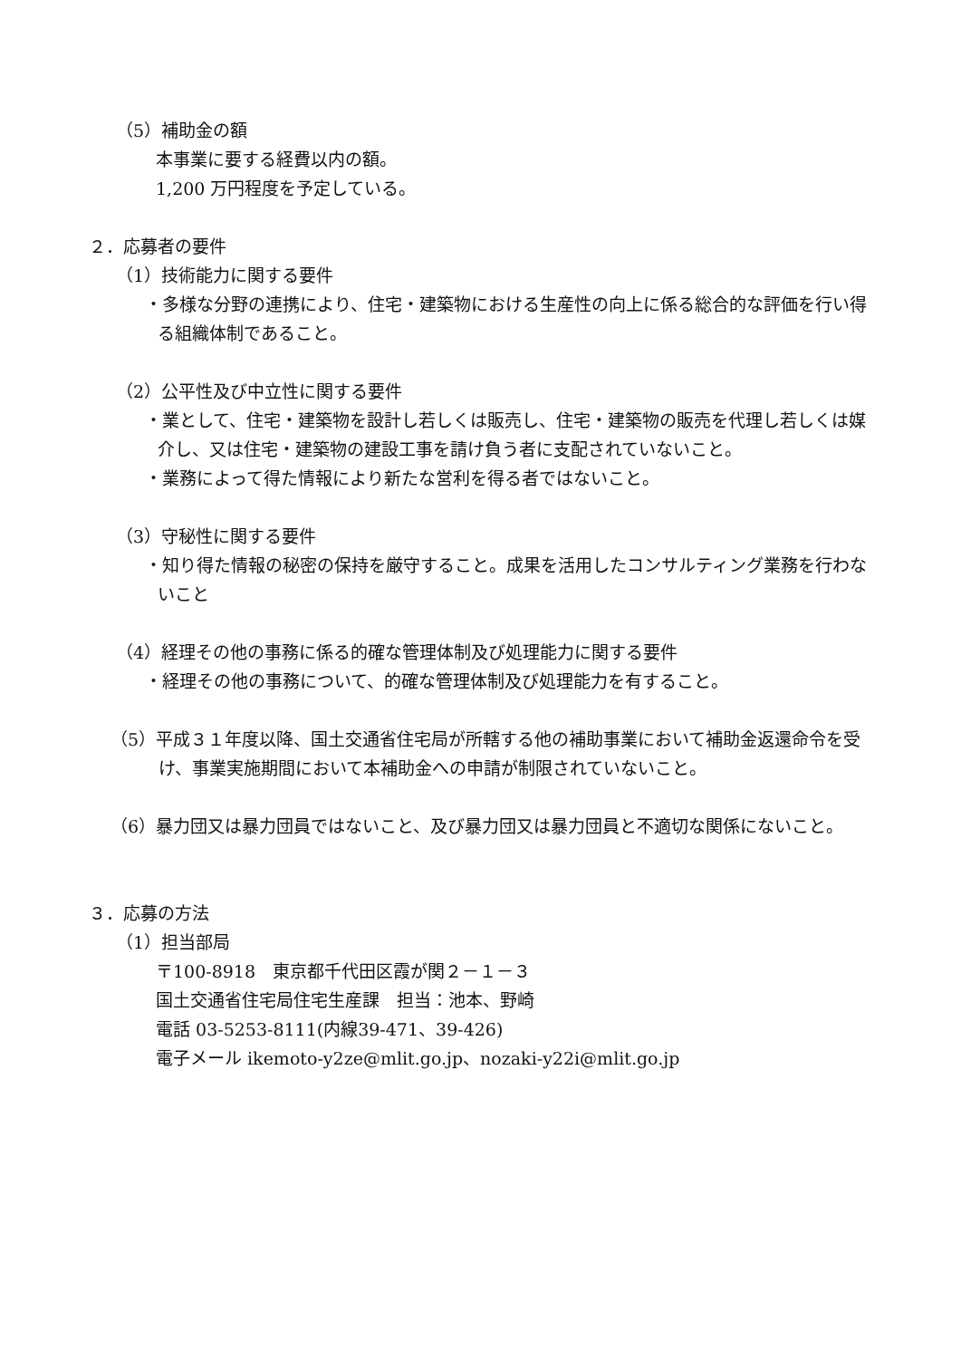（5）補助金の額
本事業に要する経費以内の額。
1,200 万円程度を予定している。
２．応募者の要件
（1）技術能力に関する要件
・多様な分野の連携により、住宅・建築物における生産性の向上に係る総合的な評価を行い得る組織体制であること。
（2）公平性及び中立性に関する要件
・業として、住宅・建築物を設計し若しくは販売し、住宅・建築物の販売を代理し若しくは媒介し、又は住宅・建築物の建設工事を請け負う者に支配されていないこと。
・業務によって得た情報により新たな営利を得る者ではないこと。
（3）守秘性に関する要件
・知り得た情報の秘密の保持を厳守すること。成果を活用したコンサルティング業務を行わないこと
（4）経理その他の事務に係る的確な管理体制及び処理能力に関する要件
・経理その他の事務について、的確な管理体制及び処理能力を有すること。
（5）平成３１年度以降、国土交通省住宅局が所轄する他の補助事業において補助金返還命令を受け、事業実施期間において本補助金への申請が制限されていないこと。
（6）暴力団又は暴力団員ではないこと、及び暴力団又は暴力団員と不適切な関係にないこと。
３．応募の方法
（1）担当部局
〒100-8918　東京都千代田区霞が関２－１－３
国土交通省住宅局住宅生産課　担当：池本、野崎
電話 03-5253-8111(内線39-471、39-426)
電子メール ikemoto-y2ze@mlit.go.jp、nozaki-y22i@mlit.go.jp